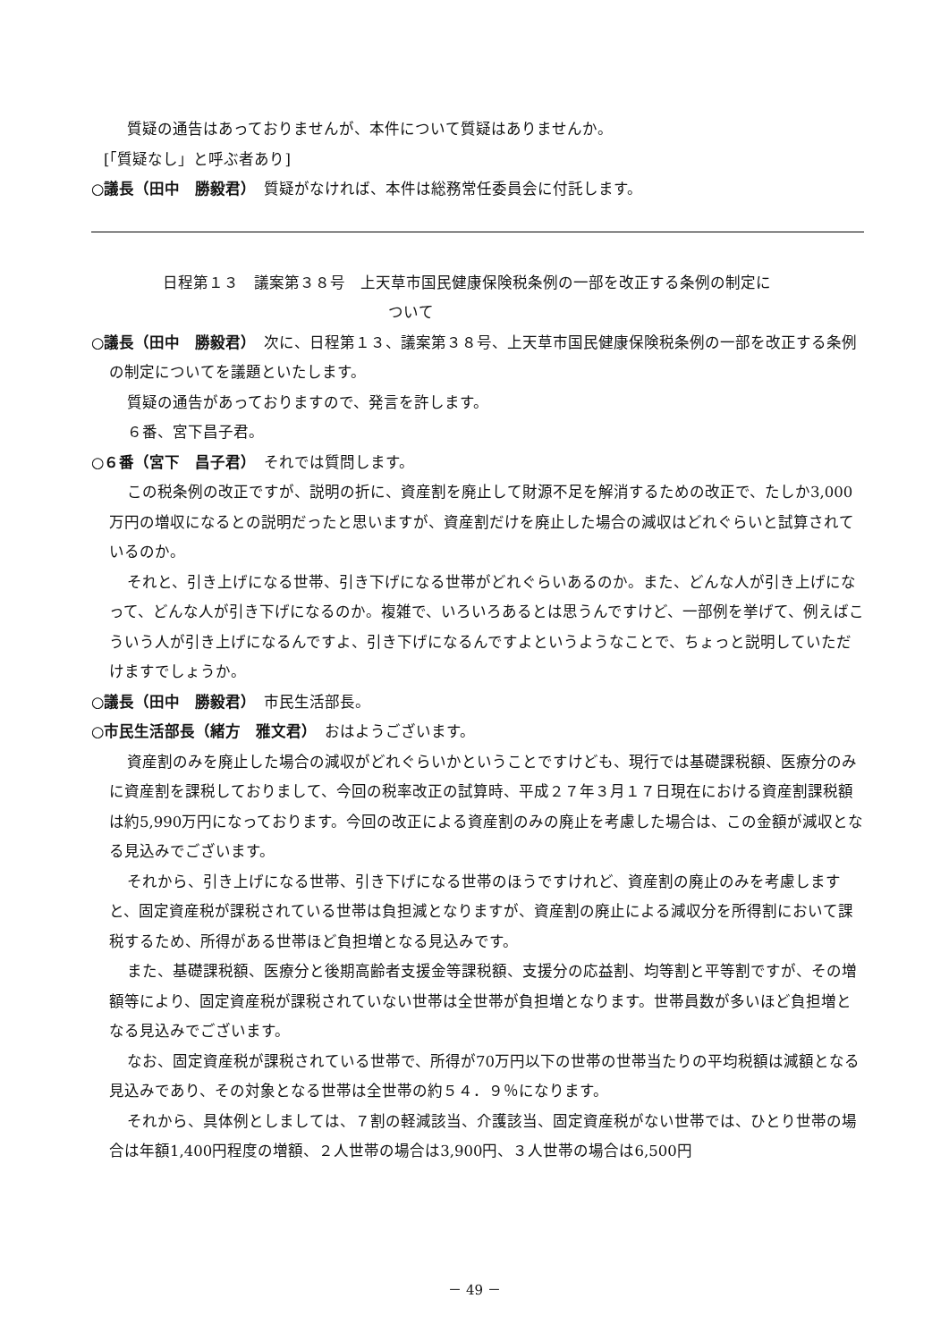質疑の通告はあっておりませんが、本件について質疑はありませんか。
[「質疑なし」と呼ぶ者あり]
○議長（田中　勝毅君）　質疑がなければ、本件は総務常任委員会に付託します。
日程第１３　議案第３８号　上天草市国民健康保険税条例の一部を改正する条例の制定に
ついて
○議長（田中　勝毅君）　次に、日程第１３、議案第３８号、上天草市国民健康保険税条例の一部を改正する条例の制定についてを議題といたします。
質疑の通告があっておりますので、発言を許します。
６番、宮下昌子君。
○６番（宮下　昌子君）　それでは質問します。
この税条例の改正ですが、説明の折に、資産割を廃止して財源不足を解消するための改正で、たしか3,000万円の増収になるとの説明だったと思いますが、資産割だけを廃止した場合の減収はどれぐらいと試算されているのか。
それと、引き上げになる世帯、引き下げになる世帯がどれぐらいあるのか。また、どんな人が引き上げになって、どんな人が引き下げになるのか。複雑で、いろいろあるとは思うんですけど、一部例を挙げて、例えばこういう人が引き上げになるんですよ、引き下げになるんですよというようなことで、ちょっと説明していただけますでしょうか。
○議長（田中　勝毅君）　市民生活部長。
○市民生活部長（緒方　雅文君）　おはようございます。
資産割のみを廃止した場合の減収がどれぐらいかということですけども、現行では基礎課税額、医療分のみに資産割を課税しておりまして、今回の税率改正の試算時、平成２７年３月１７日現在における資産割課税額は約5,990万円になっております。今回の改正による資産割のみの廃止を考慮した場合は、この金額が減収となる見込みでございます。
それから、引き上げになる世帯、引き下げになる世帯のほうですけれど、資産割の廃止のみを考慮しますと、固定資産税が課税されている世帯は負担減となりますが、資産割の廃止による減収分を所得割において課税するため、所得がある世帯ほど負担増となる見込みです。
また、基礎課税額、医療分と後期高齢者支援金等課税額、支援分の応益割、均等割と平等割ですが、その増額等により、固定資産税が課税されていない世帯は全世帯が負担増となります。世帯員数が多いほど負担増となる見込みでございます。
なお、固定資産税が課税されている世帯で、所得が70万円以下の世帯の世帯当たりの平均税額は減額となる見込みであり、その対象となる世帯は全世帯の約５４．９％になります。
それから、具体例としましては、７割の軽減該当、介護該当、固定資産税がない世帯では、ひとり世帯の場合は年額1,400円程度の増額、２人世帯の場合は3,900円、３人世帯の場合は6,500円
－ 49 －